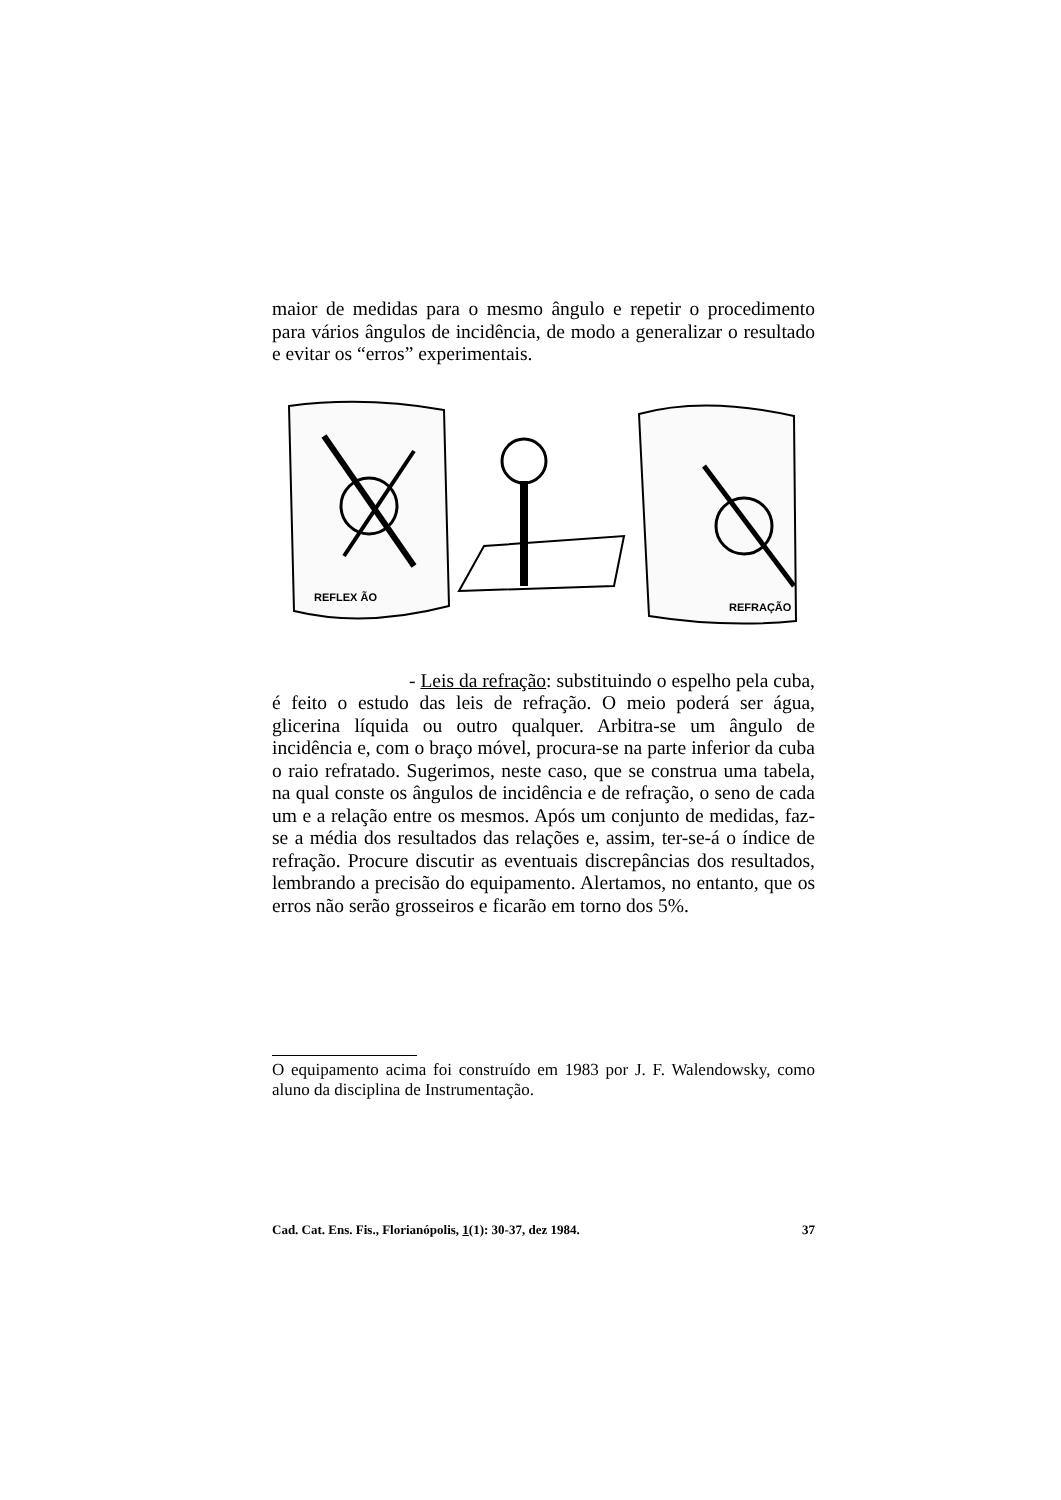maior de medidas para o mesmo ângulo e repetir o procedimento para vários ângulos de incidência, de modo a generalizar o resultado e evitar os “erros” experimentais.
REFLEX ÃO
REFRAÇÃO
- Leis da refração: substituindo o espelho pela cuba, é feito o estudo das leis de refração. O meio poderá ser água, glicerina líquida ou outro qualquer. Arbitra-se um ângulo de incidência e, com o braço móvel, procura-se na parte inferior da cuba o raio refratado. Sugerimos, neste caso, que se construa uma tabela, na qual conste os ângulos de incidência e de refração, o seno de cada um e a relação entre os mesmos. Após um conjunto de medidas, faz-se a média dos resultados das relações e, assim, ter-se-á o índice de refração. Procure discutir as eventuais discrepâncias dos resultados, lembrando a precisão do equipamento. Alertamos, no entanto, que os erros não serão grosseiros e ficarão em torno dos 5%.
O equipamento acima foi construído em 1983 por J. F. Walendowsky, como aluno da disciplina de Instrumentação.
Cad. Cat. Ens. Fis., Florianópolis, 1(1): 30-37, dez 1984. 37